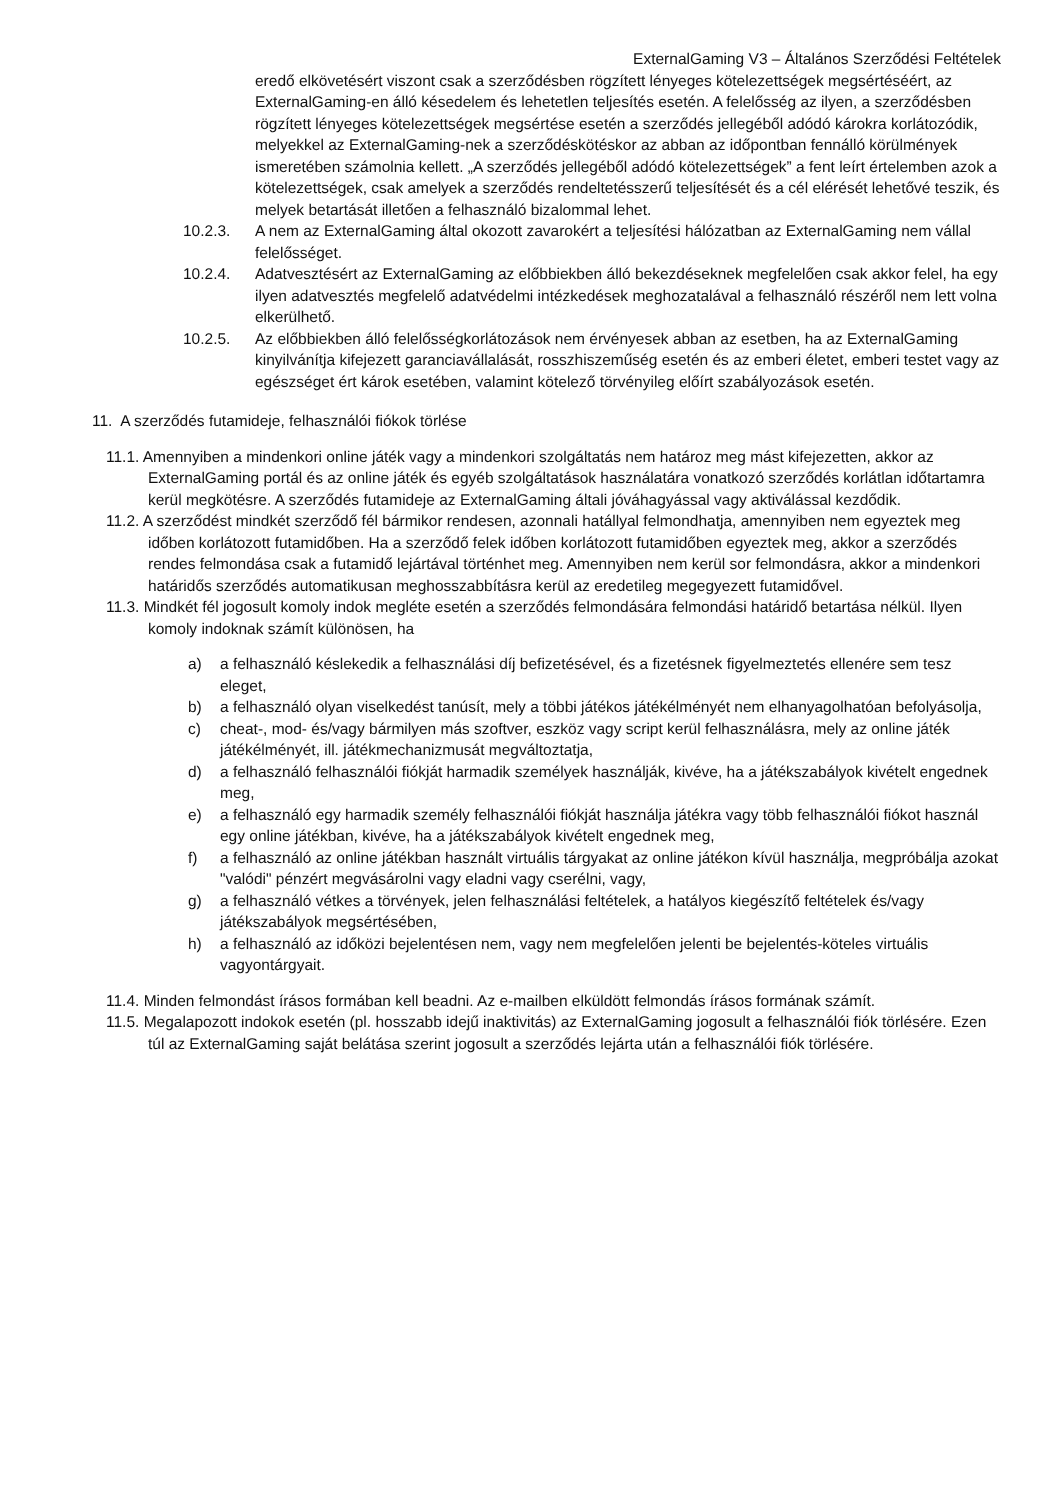ExternalGaming V3 – Általános Szerződési Feltételek
eredő elkövetésért viszont csak a szerződésben rögzített lényeges kötelezettségek megsértéséért, az ExternalGaming-en álló késedelem és lehetetlen teljesítés esetén. A felelősség az ilyen, a szerződésben rögzített lényeges kötelezettségek megsértése esetén a szerződés jellegéből adódó károkra korlátozódik, melyekkel az ExternalGaming-nek a szerződéskötéskor az abban az időpontban fennálló körülmények ismeretében számolnia kellett. „A szerződés jellegéből adódó kötelezettségek” a fent leírt értelemben azok a kötelezettségek, csak amelyek a szerződés rendeltetésszerű teljesítését és a cél elérését lehetővé teszik, és melyek betartását illetően a felhasználó bizalommal lehet.
10.2.3. A nem az ExternalGaming által okozott zavarokért a teljesítési hálózatban az ExternalGaming nem vállal felelősséget.
10.2.4. Adatvesztésért az ExternalGaming az előbbiekben álló bekezdéseknek megfelelően csak akkor felel, ha egy ilyen adatvesztés megfelelő adatvédelmi intézkedések meghozatalával a felhasználó részéről nem lett volna elkerülhető.
10.2.5. Az előbbiekben álló felelősségkorlátozások nem érvényesek abban az esetben, ha az ExternalGaming kinyilvánítja kifejezett garanciavállalását, rosszhiszeműség esetén és az emberi életet, emberi testet vagy az egészséget ért károk esetében, valamint kötelező törvényileg előírt szabályozások esetén.
11. A szerződés futamideje, felhasználói fiókok törlése
11.1. Amennyiben a mindenkori online játék vagy a mindenkori szolgáltatás nem határoz meg mást kifejezetten, akkor az ExternalGaming portál és az online játék és egyéb szolgáltatások használatára vonatkozó szerződés korlátlan időtartamra kerül megkötésre. A szerződés futamideje az ExternalGaming általi jóváhagyással vagy aktiválással kezdődik.
11.2. A szerződést mindkét szerződő fél bármikor rendesen, azonnali hatállyal felmondhatja, amennyiben nem egyeztek meg időben korlátozott futamidőben. Ha a szerződő felek időben korlátozott futamidőben egyeztek meg, akkor a szerződés rendes felmondása csak a futamidő lejártával történhet meg. Amennyiben nem kerül sor felmondásra, akkor a mindenkori határidős szerződés automatikusan meghosszabbításra kerül az eredetileg megegyezett futamidővel.
11.3. Mindkét fél jogosult komoly indok megléte esetén a szerződés felmondására felmondási határidő betartása nélkül. Ilyen komoly indoknak számít különösen, ha
a) a felhasználó késlekedik a felhasználási díj befizetésével, és a fizetésnek figyelmeztetés ellenére sem tesz eleget,
b) a felhasználó olyan viselkedést tanúsít, mely a többi játékos játékélményét nem elhanyagolhatóan befolyásolja,
c) cheat-, mod- és/vagy bármilyen más szoftver, eszköz vagy script kerül felhasználásra, mely az online játék játékélményét, ill. játékmechanizmusát megváltoztatja,
d) a felhasználó felhasználói fiókját harmadik személyek használják, kivéve, ha a játékszabályok kivételt engednek meg,
e) a felhasználó egy harmadik személy felhasználói fiókját használja játékra vagy több felhasználói fiókot használ egy online játékban, kivéve, ha a játékszabályok kivételt engednek meg,
f) a felhasználó az online játékban használt virtuális tárgyakat az online játékon kívül használja, megpróbálja azokat "valódi" pénzért megvásárolni vagy eladni vagy cserélni, vagy,
g) a felhasználó vétkes a törvények, jelen felhasználási feltételek, a hatályos kiegészítő feltételek és/vagy játékszabályok megsértésében,
h) a felhasználó az időközi bejelentésen nem, vagy nem megfelelően jelenti be bejelentés-köteles virtuális vagyontárgyait.
11.4. Minden felmondást írásos formában kell beadni. Az e-mailben elküldött felmondás írásos formának számít.
11.5. Megalapozott indokok esetén (pl. hosszabb idejű inaktivitás) az ExternalGaming jogosult a felhasználói fiók törlésére. Ezen túl az ExternalGaming saját belátása szerint jogosult a szerződés lejárta után a felhasználói fiók törlésére.